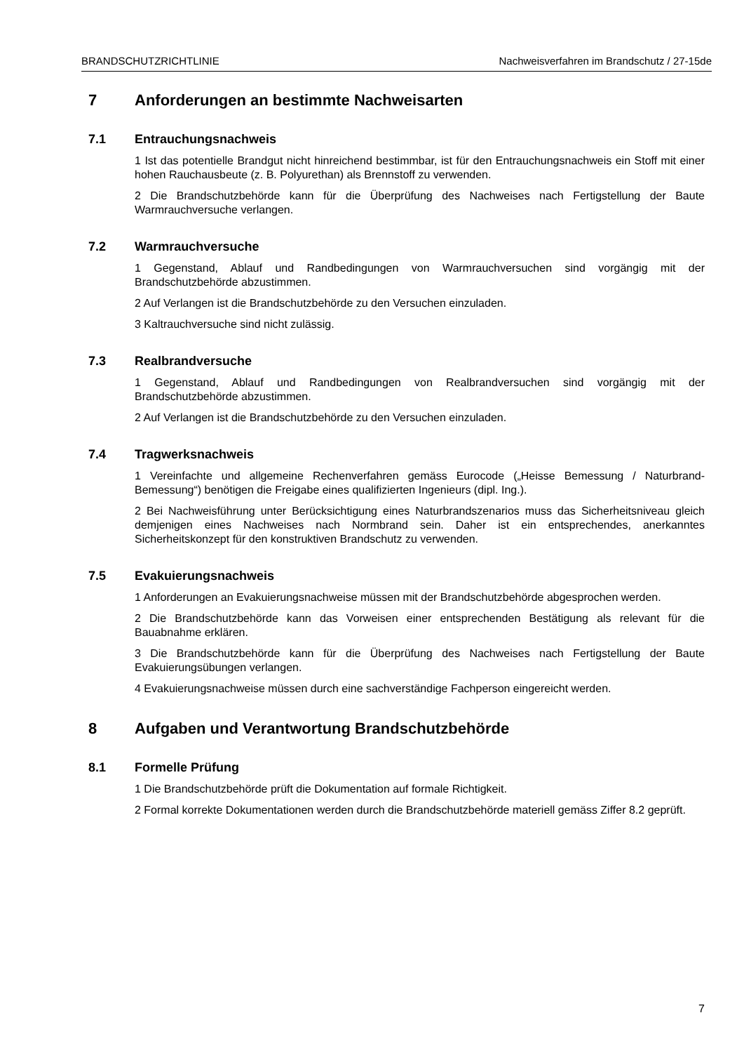BRANDSCHUTZRICHTLINIE Nachweisverfahren im Brandschutz / 27-15de
7 Anforderungen an bestimmte Nachweisarten
7.1 Entrauchungsnachweis
1 Ist das potentielle Brandgut nicht hinreichend bestimmbar, ist für den Entrauchungsnachweis ein Stoff mit einer hohen Rauchausbeute (z. B. Polyurethan) als Brennstoff zu verwenden.
2 Die Brandschutzbehörde kann für die Überprüfung des Nachweises nach Fertigstellung der Baute Warmrauchversuche verlangen.
7.2 Warmrauchversuche
1 Gegenstand, Ablauf und Randbedingungen von Warmrauchversuchen sind vorgängig mit der Brandschutzbehörde abzustimmen.
2 Auf Verlangen ist die Brandschutzbehörde zu den Versuchen einzuladen.
3 Kaltrauchversuche sind nicht zulässig.
7.3 Realbrandversuche
1 Gegenstand, Ablauf und Randbedingungen von Realbrandversuchen sind vorgängig mit der Brandschutzbehörde abzustimmen.
2 Auf Verlangen ist die Brandschutzbehörde zu den Versuchen einzuladen.
7.4 Tragwerksnachweis
1 Vereinfachte und allgemeine Rechenverfahren gemäss Eurocode („Heisse Bemessung / Naturbrand-Bemessung“) benötigen die Freigabe eines qualifizierten Ingenieurs (dipl. Ing.).
2 Bei Nachweisführung unter Berücksichtigung eines Naturbrandszenarios muss das Sicherheitsniveau gleich demjenigen eines Nachweises nach Normbrand sein. Daher ist ein entsprechendes, anerkanntes Sicherheitskonzept für den konstruktiven Brandschutz zu verwenden.
7.5 Evakuierungsnachweis
1 Anforderungen an Evakuierungsnachweise müssen mit der Brandschutzbehörde abgesprochen werden.
2 Die Brandschutzbehörde kann das Vorweisen einer entsprechenden Bestätigung als relevant für die Bauabnahme erklären.
3 Die Brandschutzbehörde kann für die Überprüfung des Nachweises nach Fertigstellung der Baute Evakuierungsübungen verlangen.
4 Evakuierungsnachweise müssen durch eine sachverständige Fachperson eingereicht werden.
8 Aufgaben und Verantwortung Brandschutzbehörde
8.1 Formelle Prüfung
1 Die Brandschutzbehörde prüft die Dokumentation auf formale Richtigkeit.
2 Formal korrekte Dokumentationen werden durch die Brandschutzbehörde materiell gemäss Ziffer 8.2 geprüft.
7